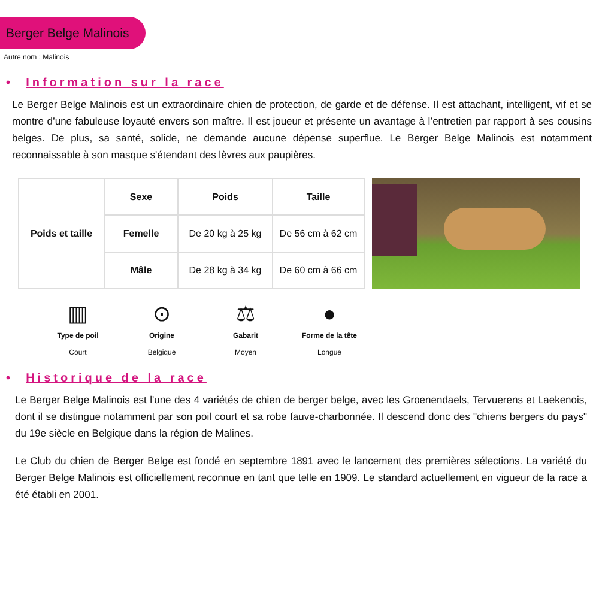Berger Belge Malinois
Autre nom : Malinois
• Information sur la race
Le Berger Belge Malinois est un extraordinaire chien de protection, de garde et de défense. Il est attachant, intelligent, vif et se montre d’une fabuleuse loyauté envers son maître. Il est joueur et présente un avantage à l’entretien par rapport à ses cousins belges. De plus, sa santé, solide, ne demande aucune dépense superflue. Le Berger Belge Malinois est notamment reconnaissable à son masque s'étendant des lèvres aux paupières.
| Poids et taille | Sexe | Poids | Taille |
| --- | --- | --- | --- |
| | Femelle | De 20 kg à 25 kg | De 56 cm à 62 cm |
| | Mâle | De 28 kg à 34 kg | De 60 cm à 66 cm |
▥
Type de poil
Court
⊙
Origine
Belgique
⚖
Gabarit
Moyen
●
Forme de la tête
Longue
• Historique de la race
Le Berger Belge Malinois est l'une des 4 variétés de chien de berger belge, avec les Groenendaels, Tervuerens et Laekenois, dont il se distingue notamment par son poil court et sa robe fauve-charbonnée. Il descend donc des "chiens bergers du pays" du 19e siècle en Belgique dans la région de Malines.
Le Club du chien de Berger Belge est fondé en septembre 1891 avec le lancement des premières sélections. La variété du Berger Belge Malinois est officiellement reconnue en tant que telle en 1909. Le standard actuellement en vigueur de la race a été établi en 2001.